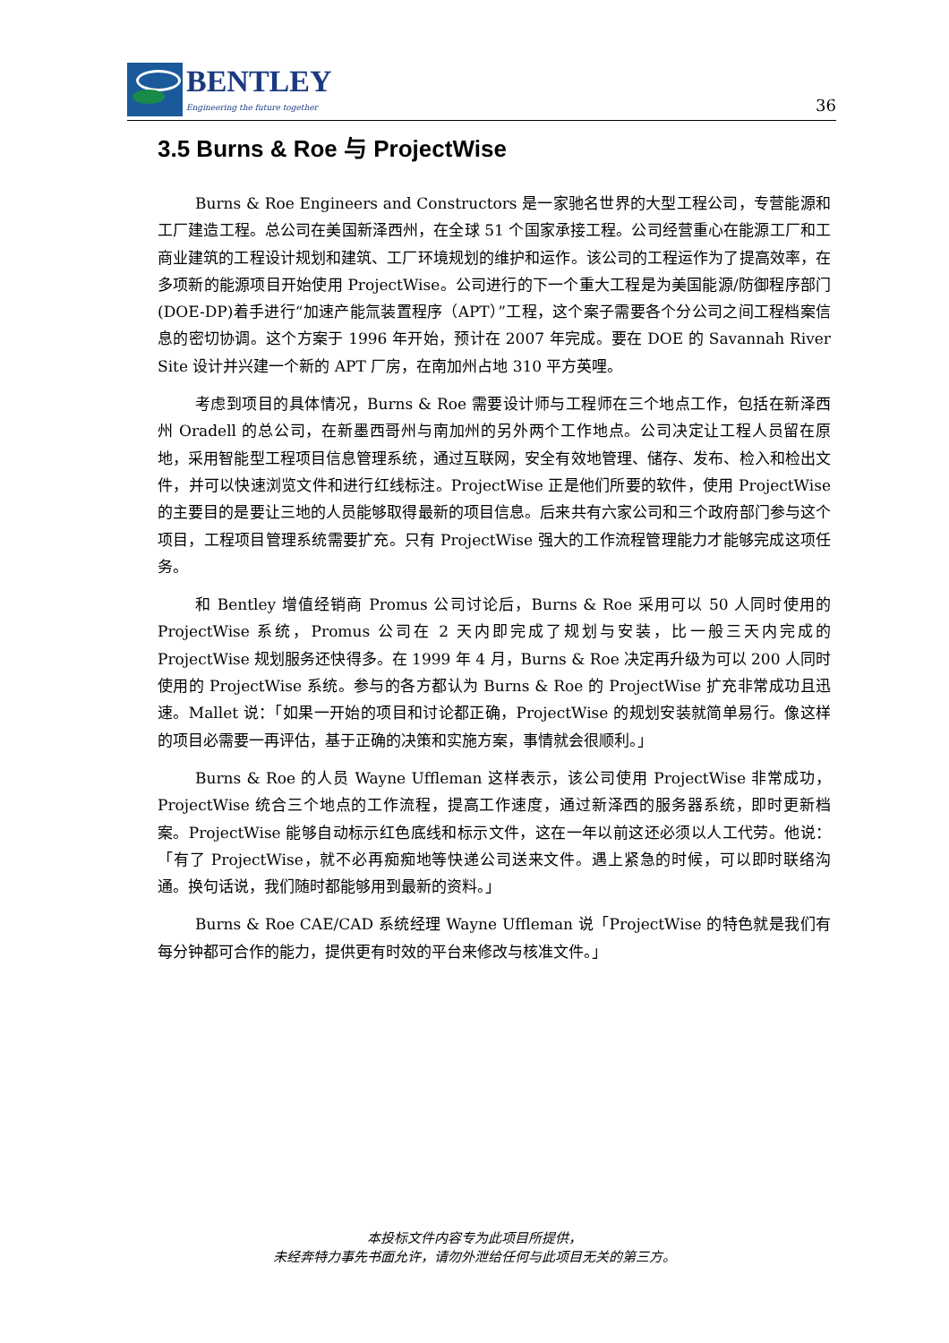BENTLEY
Engineering the future together
36
3.5 Burns & Roe 与 ProjectWise
Burns & Roe Engineers and Constructors 是一家驰名世界的大型工程公司，专营能源和工厂建造工程。总公司在美国新泽西州，在全球 51 个国家承接工程。公司经营重心在能源工厂和工商业建筑的工程设计规划和建筑、工厂环境规划的维护和运作。该公司的工程运作为了提高效率，在多项新的能源项目开始使用 ProjectWise。公司进行的下一个重大工程是为美国能源/防御程序部门(DOE-DP)着手进行“加速产能氚装置程序（APT）”工程，这个案子需要各个分公司之间工程档案信息的密切协调。这个方案于 1996 年开始，预计在 2007 年完成。要在 DOE 的 Savannah River Site 设计并兴建一个新的 APT 厂房，在南加州占地 310 平方英哩。
考虑到项目的具体情况，Burns & Roe 需要设计师与工程师在三个地点工作，包括在新泽西州 Oradell 的总公司，在新墨西哥州与南加州的另外两个工作地点。公司决定让工程人员留在原地，采用智能型工程项目信息管理系统，通过互联网，安全有效地管理、储存、发布、检入和检出文件，并可以快速浏览文件和进行红线标注。ProjectWise 正是他们所要的软件，使用 ProjectWise 的主要目的是要让三地的人员能够取得最新的项目信息。后来共有六家公司和三个政府部门参与这个项目，工程项目管理系统需要扩充。只有 ProjectWise 强大的工作流程管理能力才能够完成这项任务。
和 Bentley 增值经销商 Promus 公司讨论后，Burns & Roe 采用可以 50 人同时使用的 ProjectWise 系统，Promus 公司在 2 天内即完成了规划与安装，比一般三天内完成的 ProjectWise 规划服务还快得多。在 1999 年 4 月，Burns & Roe 决定再升级为可以 200 人同时使用的 ProjectWise 系统。参与的各方都认为 Burns & Roe 的 ProjectWise 扩充非常成功且迅速。Mallet 说：「如果一开始的项目和讨论都正确，ProjectWise 的规划安装就简单易行。像这样的项目必需要一再评估，基于正确的决策和实施方案，事情就会很顺利。」
Burns & Roe 的人员 Wayne Uffleman 这样表示，该公司使用 ProjectWise 非常成功，ProjectWise 统合三个地点的工作流程，提高工作速度，通过新泽西的服务器系统，即时更新档案。ProjectWise 能够自动标示红色底线和标示文件，这在一年以前这还必须以人工代劳。他说：「有了 ProjectWise，就不必再痴痴地等快递公司送来文件。遇上紧急的时候，可以即时联络沟通。换句话说，我们随时都能够用到最新的资料。」
Burns & Roe CAE/CAD 系统经理 Wayne Uffleman 说「ProjectWise 的特色就是我们有每分钟都可合作的能力，提供更有时效的平台来修改与核准文件。」
本投标文件内容专为此项目所提供，
未经奔特力事先书面允许，请勿外泄给任何与此项目无关的第三方。